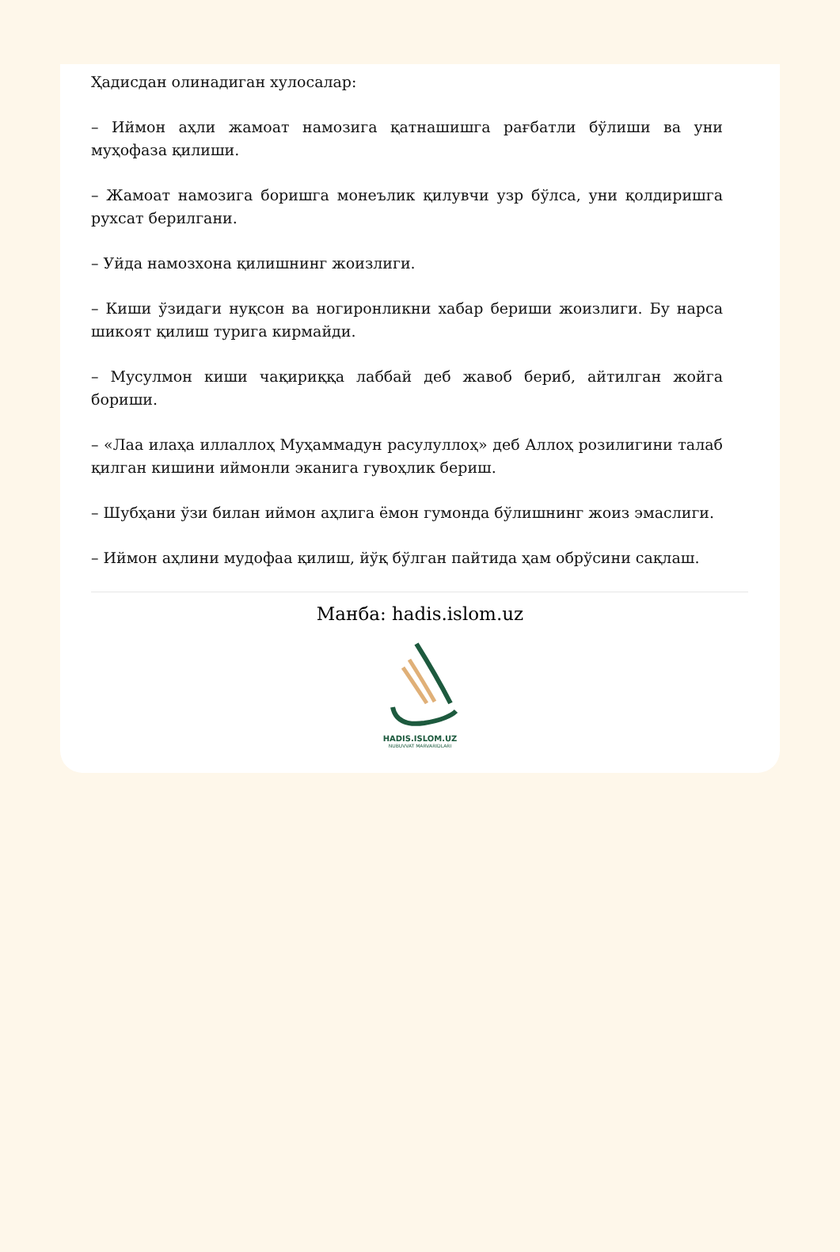Ҳадисдан олинадиган хулосалар:
– Иймон аҳли жамоат намозига қатнашишга рағбатли бўлиши ва уни муҳофаза қилиши.
– Жамоат намозига боришга монеълик қилувчи узр бўлса, уни қолдиришга рухсат берилгани.
– Уйда намозхона қилишнинг жоизлиги.
– Киши ўзидаги нуқсон ва ногиронликни хабар бериши жоизлиги. Бу нарса шикоят қилиш турига кирмайди.
– Мусулмон киши чақириққа лаббай деб жавоб бериб, айтилган жойга бориши.
– «Лаа илаҳа иллаллоҳ Муҳаммадун расулуллоҳ» деб Аллоҳ розилигини талаб қилган кишини иймонли эканига гувоҳлик бериш.
– Шубҳани ўзи билан иймон аҳлига ёмон гумонда бўлишнинг жоиз эмаслиги.
– Иймон аҳлини мудофаа қилиш, йўқ бўлган пайтида ҳам обрўсини сақлаш.
Манба: hadis.islom.uz
HADIS.ISLOM.UZ
NUBUVVAT MARVARIDLARI